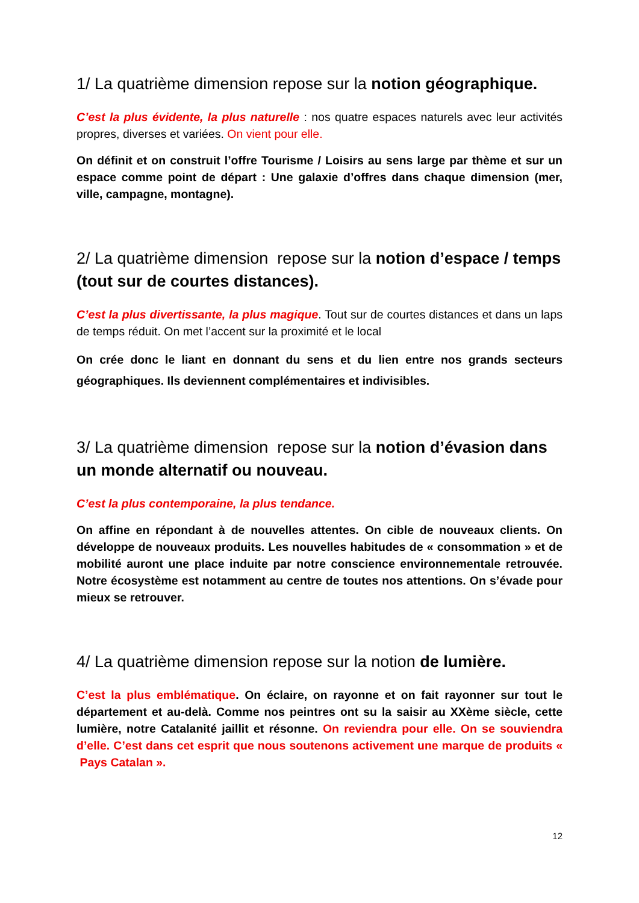1/ La quatrième dimension repose sur la notion géographique.
C’est la plus évidente, la plus naturelle : nos quatre espaces naturels avec leur activités propres, diverses et variées. On vient pour elle.
On définit et on construit l’offre Tourisme / Loisirs au sens large par thème et sur un espace comme point de départ : Une galaxie d’offres dans chaque dimension (mer, ville, campagne, montagne).
2/ La quatrième dimension repose sur la notion d’espace / temps (tout sur de courtes distances).
C’est la plus divertissante, la plus magique. Tout sur de courtes distances et dans un laps de temps réduit. On met l’accent sur la proximité et le local
On crée donc le liant en donnant du sens et du lien entre nos grands secteurs géographiques. Ils deviennent complémentaires et indivisibles.
3/ La quatrième dimension repose sur la notion d’évasion dans un monde alternatif ou nouveau.
C’est la plus contemporaine, la plus tendance.
On affine en répondant à de nouvelles attentes. On cible de nouveaux clients. On développe de nouveaux produits. Les nouvelles habitudes de « consommation » et de mobilité auront une place induite par notre conscience environnementale retrouvée. Notre écosystème est notamment au centre de toutes nos attentions. On s’évade pour mieux se retrouver.
4/ La quatrième dimension repose sur la notion de lumière.
C’est la plus emblématique. On éclaire, on rayonne et on fait rayonner sur tout le département et au-delà. Comme nos peintres ont su la saisir au XXème siècle, cette lumière, notre Catalanité jaillit et résonne. On reviendra pour elle. On se souviendra d’elle. C’est dans cet esprit que nous soutenons activement une marque de produits « Pays Catalan ».
12